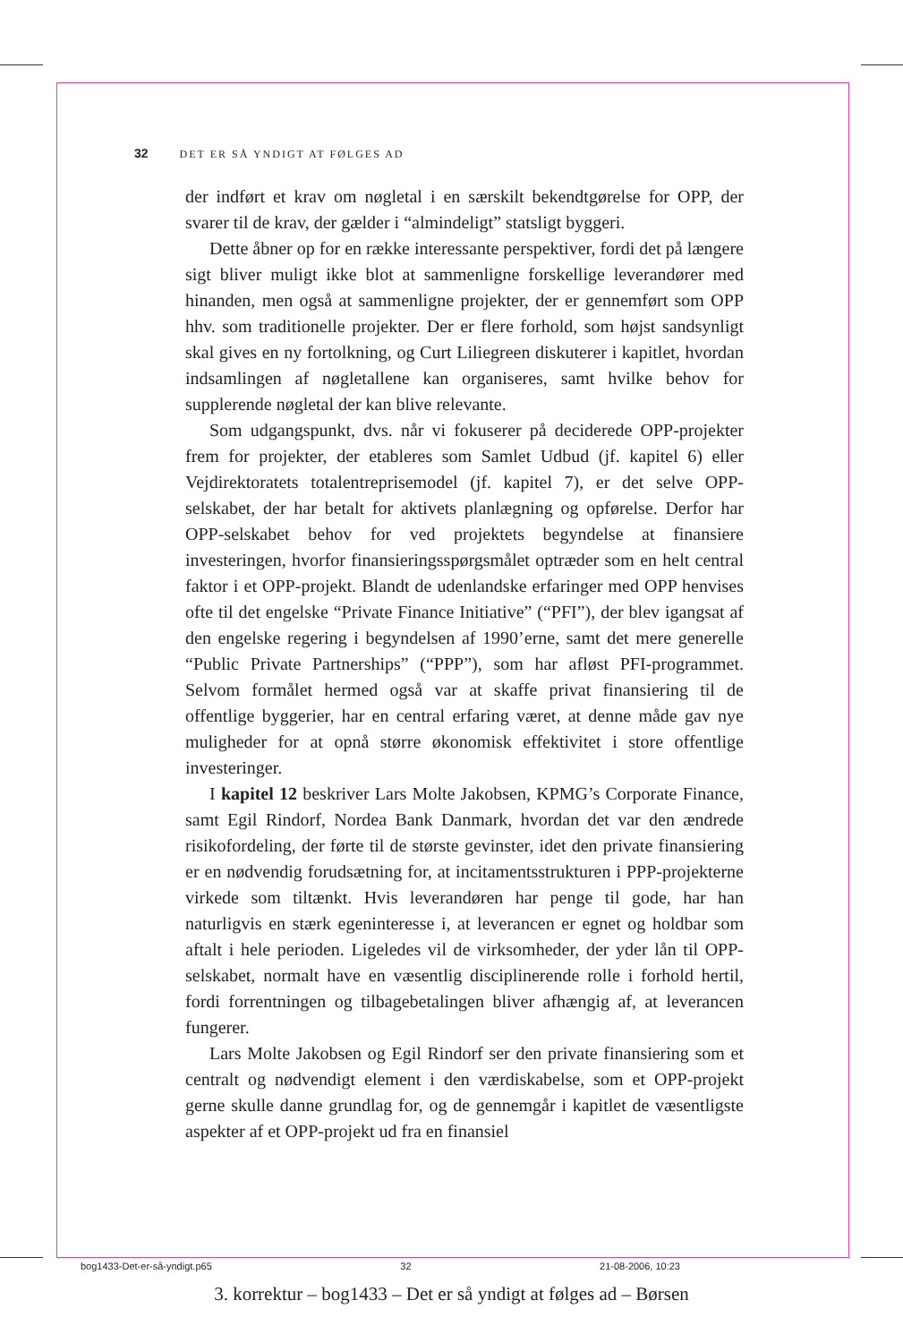32 DET ER SÅ YNDIGT AT FØLGES AD
der indført et krav om nøgletal i en særskilt bekendtgørelse for OPP, der svarer til de krav, der gælder i “almindeligt” statsligt byggeri.
Dette åbner op for en række interessante perspektiver, fordi det på længere sigt bliver muligt ikke blot at sammenligne forskellige leverandører med hinanden, men også at sammenligne projekter, der er gennemført som OPP hhv. som traditionelle projekter. Der er flere forhold, som højst sandsynligt skal gives en ny fortolkning, og Curt Liliegreen diskuterer i kapitlet, hvordan indsamlingen af nøgletallene kan organiseres, samt hvilke behov for supplerende nøgletal der kan blive relevante.
Som udgangspunkt, dvs. når vi fokuserer på deciderede OPP-projekter frem for projekter, der etableres som Samlet Udbud (jf. kapitel 6) eller Vejdirektoratets totalentreprisemodel (jf. kapitel 7), er det selve OPP-selskabet, der har betalt for aktivets planlægning og opførelse. Derfor har OPP-selskabet behov for ved projektets begyndelse at finansiere investeringen, hvorfor finansieringsspørgsmålet optræder som en helt central faktor i et OPP-projekt. Blandt de udenlandske erfaringer med OPP henvises ofte til det engelske “Private Finance Initiative” (“PFI”), der blev igangsat af den engelske regering i begyndelsen af 1990’erne, samt det mere generelle “Public Private Partnerships” (“PPP”), som har afløst PFI-programmet. Selvom formålet hermed også var at skaffe privat finansiering til de offentlige byggerier, har en central erfaring været, at denne måde gav nye muligheder for at opnå større økonomisk effektivitet i store offentlige investeringer.
I kapitel 12 beskriver Lars Molte Jakobsen, KPMG’s Corporate Finance, samt Egil Rindorf, Nordea Bank Danmark, hvordan det var den ændrede risikofordeling, der førte til de største gevinster, idet den private finansiering er en nødvendig forudsætning for, at incitamentsstrukturen i PPP-projekterne virkede som tiltænkt. Hvis leverandøren har penge til gode, har han naturligvis en stærk egeninteresse i, at leverancen er egnet og holdbar som aftalt i hele perioden. Ligeledes vil de virksomheder, der yder lån til OPP-selskabet, normalt have en væsentlig disciplinerende rolle i forhold hertil, fordi forrentningen og tilbagebetalingen bliver afhængig af, at leverancen fungerer.
Lars Molte Jakobsen og Egil Rindorf ser den private finansiering som et centralt og nødvendigt element i den værdiskabelse, som et OPP-projekt gerne skulle danne grundlag for, og de gennemgår i kapitlet de væsentligste aspekter af et OPP-projekt ud fra en finansiel
bog1433-Det-er-så-yndigt.p65 32 21-08-2006, 10:23
3. korrektur – bog1433 – Det er så yndigt at følges ad – Børsen